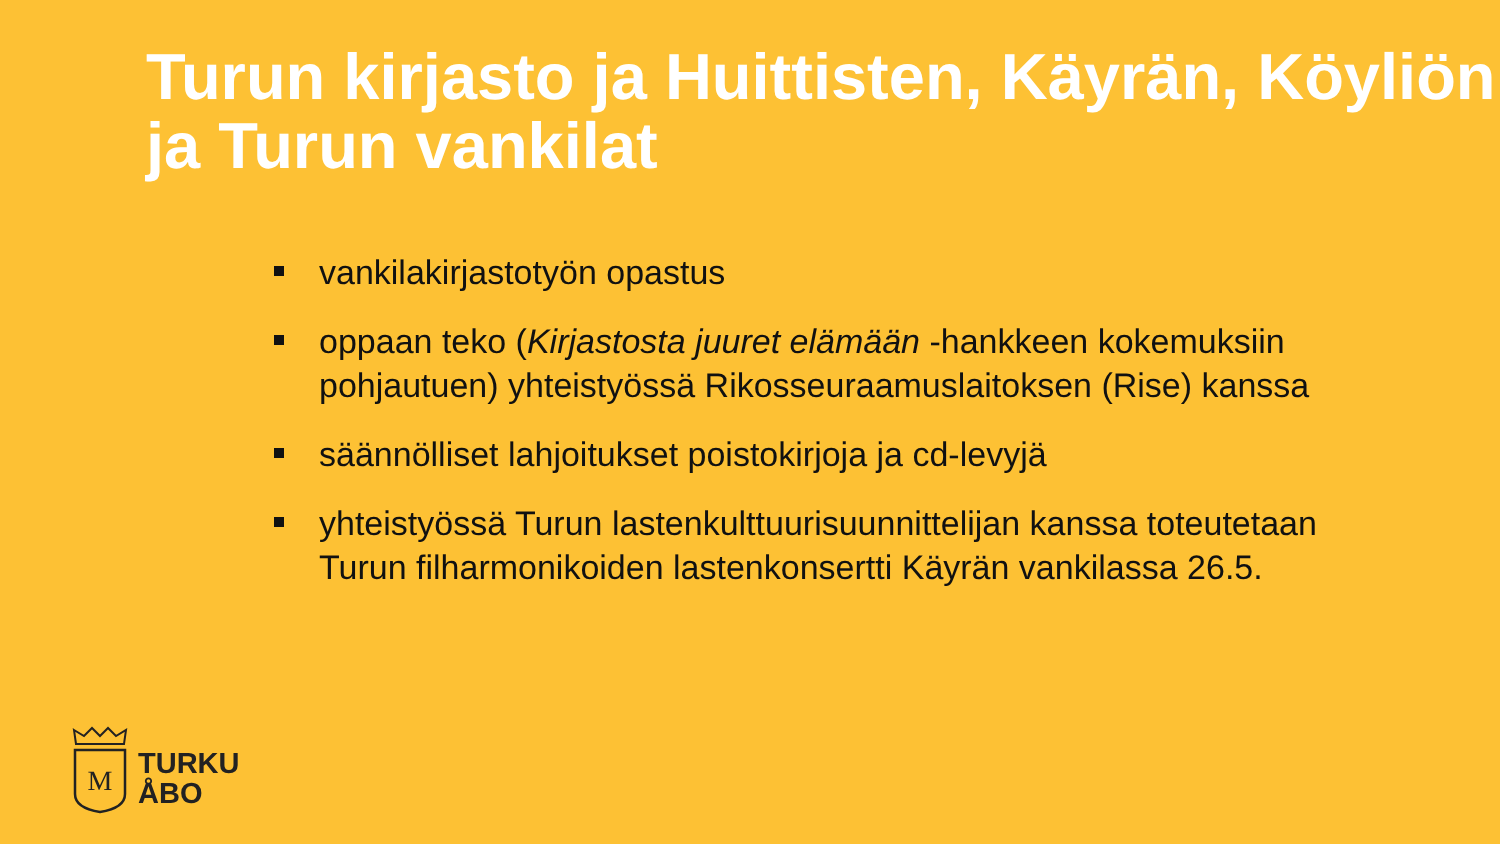Turun kirjasto ja Huittisten, Käyrän, Köyliön ja Turun vankilat
vankilakirjastotyön opastus
oppaan teko (Kirjastosta juuret elämään -hankkeen kokemuksiin pohjautuen) yhteistyössä Rikosseuraamuslaitoksen (Rise) kanssa
säännölliset lahjoitukset poistokirjoja ja cd-levyjä
yhteistyössä Turun lastenkulttuurisuunnittelijan kanssa toteutetaan Turun filharmonikoiden lastenkonsertti Käyrän vankilassa 26.5.
M
TURKU
ÅBO